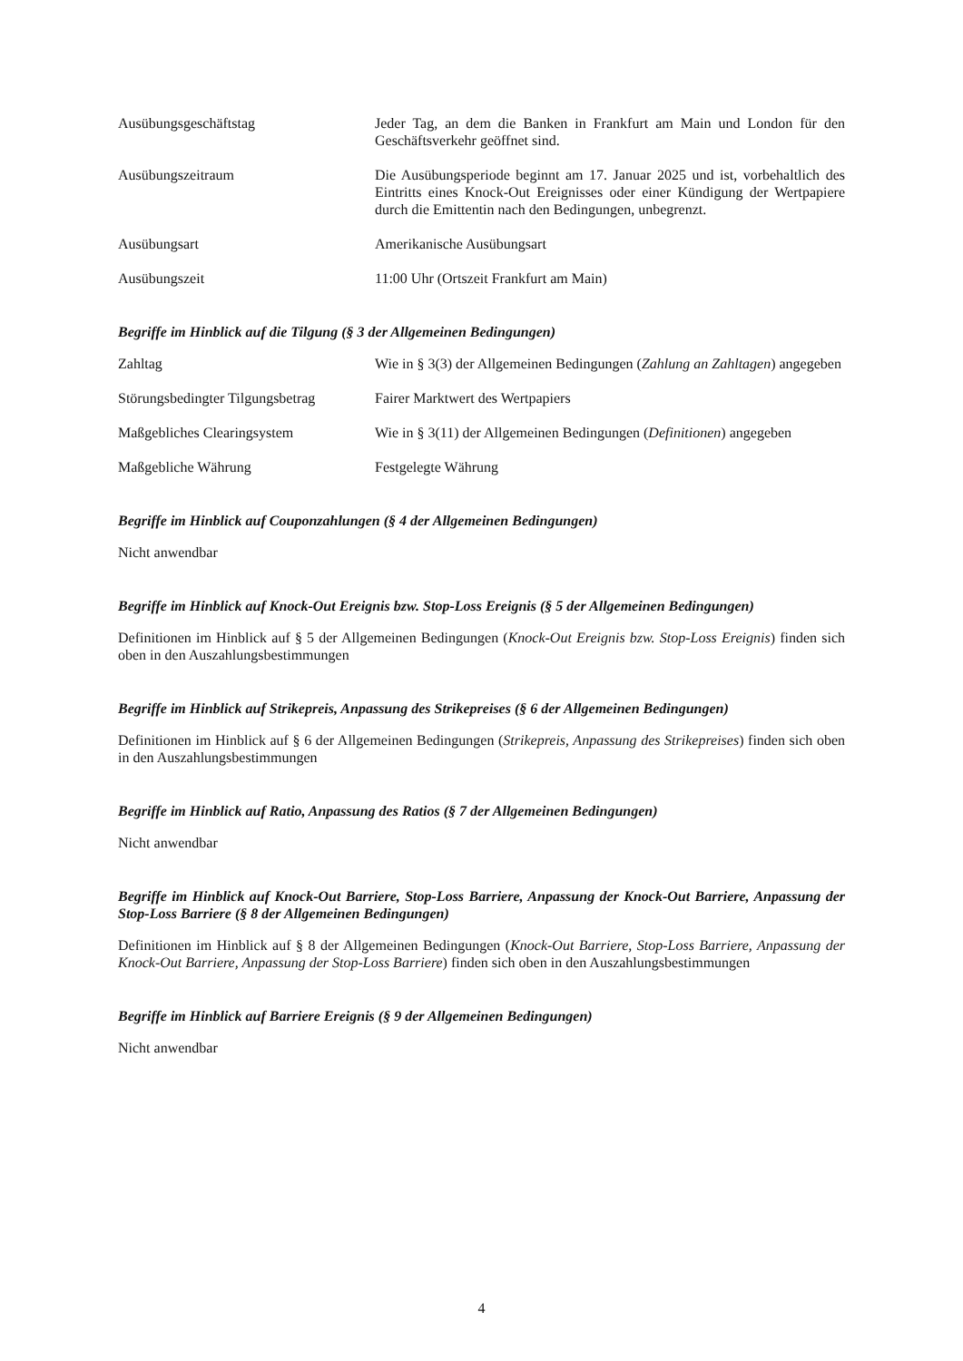Ausübungsgeschäftstag Jeder Tag, an dem die Banken in Frankfurt am Main und London für den Geschäftsverkehr geöffnet sind.
Ausübungszeitraum Die Ausübungsperiode beginnt am 17. Januar 2025 und ist, vorbehaltlich des Eintritts eines Knock-Out Ereignisses oder einer Kündigung der Wertpapiere durch die Emittentin nach den Bedingungen, unbegrenzt.
Ausübungsart Amerikanische Ausübungsart
Ausübungszeit 11:00 Uhr (Ortszeit Frankfurt am Main)
Begriffe im Hinblick auf die Tilgung (§ 3 der Allgemeinen Bedingungen)
Zahltag Wie in § 3(3) der Allgemeinen Bedingungen (Zahlung an Zahltagen) angegeben
Störungsbedingter Tilgungsbetrag
Fairer Marktwert des Wertpapiers
Maßgebliches Clearingsystem Wie in § 3(11) der Allgemeinen Bedingungen (Definitionen) angegeben
Maßgebliche Währung Festgelegte Währung
Begriffe im Hinblick auf Couponzahlungen (§ 4 der Allgemeinen Bedingungen)
Nicht anwendbar
Begriffe im Hinblick auf Knock-Out Ereignis bzw. Stop-Loss Ereignis (§ 5 der Allgemeinen Bedingungen)
Definitionen im Hinblick auf § 5 der Allgemeinen Bedingungen (Knock-Out Ereignis bzw. Stop-Loss Ereignis) finden sich oben in den Auszahlungsbestimmungen
Begriffe im Hinblick auf Strikepreis, Anpassung des Strikepreises (§ 6 der Allgemeinen Bedingungen)
Definitionen im Hinblick auf § 6 der Allgemeinen Bedingungen (Strikepreis, Anpassung des Strikepreises) finden sich oben in den Auszahlungsbestimmungen
Begriffe im Hinblick auf Ratio, Anpassung des Ratios (§ 7 der Allgemeinen Bedingungen)
Nicht anwendbar
Begriffe im Hinblick auf Knock-Out Barriere, Stop-Loss Barriere, Anpassung der Knock-Out Barriere, Anpassung der Stop-Loss Barriere (§ 8 der Allgemeinen Bedingungen)
Definitionen im Hinblick auf § 8 der Allgemeinen Bedingungen (Knock-Out Barriere, Stop-Loss Barriere, Anpassung der Knock-Out Barriere, Anpassung der Stop-Loss Barriere) finden sich oben in den Auszahlungsbestimmungen
Begriffe im Hinblick auf Barriere Ereignis (§ 9 der Allgemeinen Bedingungen)
Nicht anwendbar
4